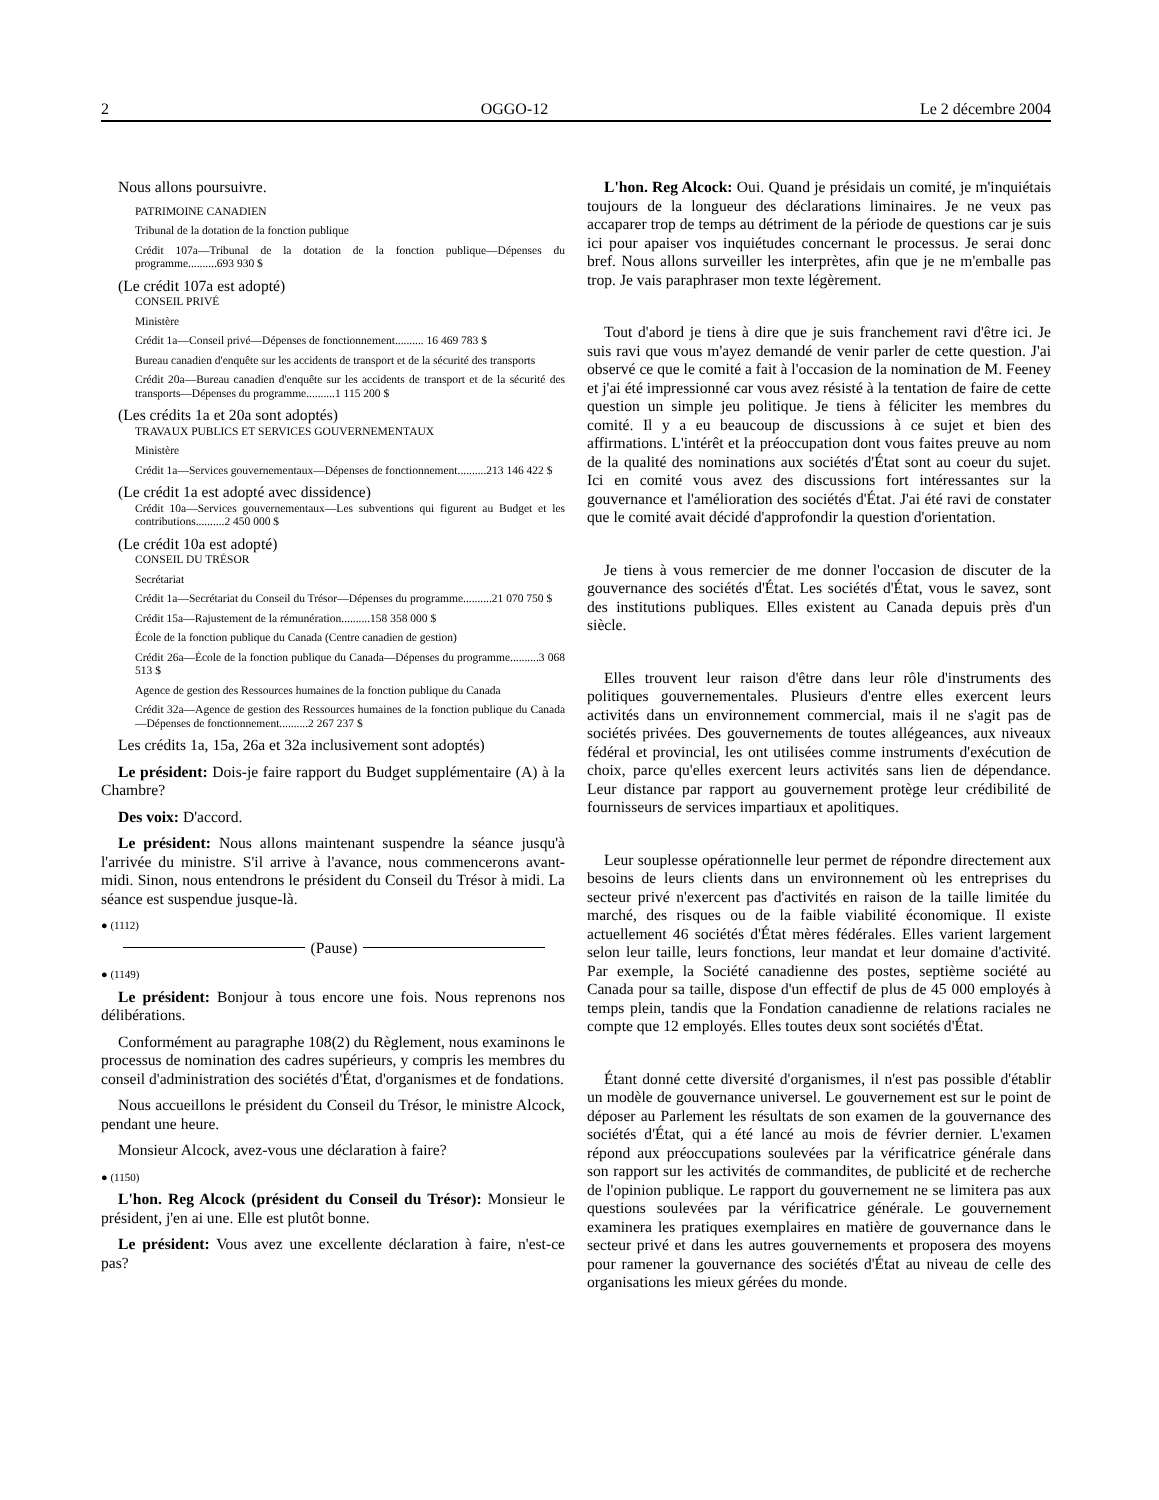2 OGGO-12 Le 2 décembre 2004
Nous allons poursuivre.
PATRIMOINE CANADIEN
Tribunal de la dotation de la fonction publique
Crédit 107a—Tribunal de la dotation de la fonction publique—Dépenses du programme..........693 930 $
(Le crédit 107a est adopté)
CONSEIL PRIVÉ
Ministère
Crédit 1a—Conseil privé—Dépenses de fonctionnement.......... 16 469 783 $
Bureau canadien d'enquête sur les accidents de transport et de la sécurité des transports
Crédit 20a—Bureau canadien d'enquête sur les accidents de transport et de la sécurité des transports—Dépenses du programme..........1 115 200 $
(Les crédits 1a et 20a sont adoptés)
TRAVAUX PUBLICS ET SERVICES GOUVERNEMENTAUX
Ministère
Crédit 1a—Services gouvernementaux—Dépenses de fonctionnement..........213 146 422 $
(Le crédit 1a est adopté avec dissidence)
Crédit 10a—Services gouvernementaux—Les subventions qui figurent au Budget et les contributions..........2 450 000 $
(Le crédit 10a est adopté)
CONSEIL DU TRÉSOR
Secrétariat
Crédit 1a—Secrétariat du Conseil du Trésor—Dépenses du programme..........21 070 750 $
Crédit 15a—Rajustement de la rémunération..........158 358 000 $
École de la fonction publique du Canada (Centre canadien de gestion)
Crédit 26a—École de la fonction publique du Canada—Dépenses du programme..........3 068 513 $
Agence de gestion des Ressources humaines de la fonction publique du Canada
Crédit 32a—Agence de gestion des Ressources humaines de la fonction publique du Canada—Dépenses de fonctionnement..........2 267 237 $
Les crédits 1a, 15a, 26a et 32a inclusivement sont adoptés)
Le président: Dois-je faire rapport du Budget supplémentaire (A) à la Chambre?
Des voix: D'accord.
Le président: Nous allons maintenant suspendre la séance jusqu'à l'arrivée du ministre. S'il arrive à l'avance, nous commencerons avant-midi. Sinon, nous entendrons le président du Conseil du Trésor à midi. La séance est suspendue jusque-là.
● (1112)
(Pause)
● (1149)
Le président: Bonjour à tous encore une fois. Nous reprenons nos délibérations.
Conformément au paragraphe 108(2) du Règlement, nous examinons le processus de nomination des cadres supérieurs, y compris les membres du conseil d'administration des sociétés d'État, d'organismes et de fondations.
Nous accueillons le président du Conseil du Trésor, le ministre Alcock, pendant une heure.
Monsieur Alcock, avez-vous une déclaration à faire?
● (1150)
L'hon. Reg Alcock (président du Conseil du Trésor): Monsieur le président, j'en ai une. Elle est plutôt bonne.
Le président: Vous avez une excellente déclaration à faire, n'est-ce pas?
L'hon. Reg Alcock: Oui. Quand je présidais un comité, je m'inquiétais toujours de la longueur des déclarations liminaires. Je ne veux pas accaparer trop de temps au détriment de la période de questions car je suis ici pour apaiser vos inquiétudes concernant le processus. Je serai donc bref. Nous allons surveiller les interprètes, afin que je ne m'emballe pas trop. Je vais paraphraser mon texte légèrement.
Tout d'abord je tiens à dire que je suis franchement ravi d'être ici. Je suis ravi que vous m'ayez demandé de venir parler de cette question. J'ai observé ce que le comité a fait à l'occasion de la nomination de M. Feeney et j'ai été impressionné car vous avez résisté à la tentation de faire de cette question un simple jeu politique. Je tiens à féliciter les membres du comité. Il y a eu beaucoup de discussions à ce sujet et bien des affirmations. L'intérêt et la préoccupation dont vous faites preuve au nom de la qualité des nominations aux sociétés d'État sont au coeur du sujet. Ici en comité vous avez des discussions fort intéressantes sur la gouvernance et l'amélioration des sociétés d'État. J'ai été ravi de constater que le comité avait décidé d'approfondir la question d'orientation.
Je tiens à vous remercier de me donner l'occasion de discuter de la gouvernance des sociétés d'État. Les sociétés d'État, vous le savez, sont des institutions publiques. Elles existent au Canada depuis près d'un siècle.
Elles trouvent leur raison d'être dans leur rôle d'instruments des politiques gouvernementales. Plusieurs d'entre elles exercent leurs activités dans un environnement commercial, mais il ne s'agit pas de sociétés privées. Des gouvernements de toutes allégeances, aux niveaux fédéral et provincial, les ont utilisées comme instruments d'exécution de choix, parce qu'elles exercent leurs activités sans lien de dépendance. Leur distance par rapport au gouvernement protège leur crédibilité de fournisseurs de services impartiaux et apolitiques.
Leur souplesse opérationnelle leur permet de répondre directement aux besoins de leurs clients dans un environnement où les entreprises du secteur privé n'exercent pas d'activités en raison de la taille limitée du marché, des risques ou de la faible viabilité économique. Il existe actuellement 46 sociétés d'État mères fédérales. Elles varient largement selon leur taille, leurs fonctions, leur mandat et leur domaine d'activité. Par exemple, la Société canadienne des postes, septième société au Canada pour sa taille, dispose d'un effectif de plus de 45 000 employés à temps plein, tandis que la Fondation canadienne de relations raciales ne compte que 12 employés. Elles toutes deux sont sociétés d'État.
Étant donné cette diversité d'organismes, il n'est pas possible d'établir un modèle de gouvernance universel. Le gouvernement est sur le point de déposer au Parlement les résultats de son examen de la gouvernance des sociétés d'État, qui a été lancé au mois de février dernier. L'examen répond aux préoccupations soulevées par la vérificatrice générale dans son rapport sur les activités de commandites, de publicité et de recherche de l'opinion publique. Le rapport du gouvernement ne se limitera pas aux questions soulevées par la vérificatrice générale. Le gouvernement examinera les pratiques exemplaires en matière de gouvernance dans le secteur privé et dans les autres gouvernements et proposera des moyens pour ramener la gouvernance des sociétés d'État au niveau de celle des organisations les mieux gérées du monde.